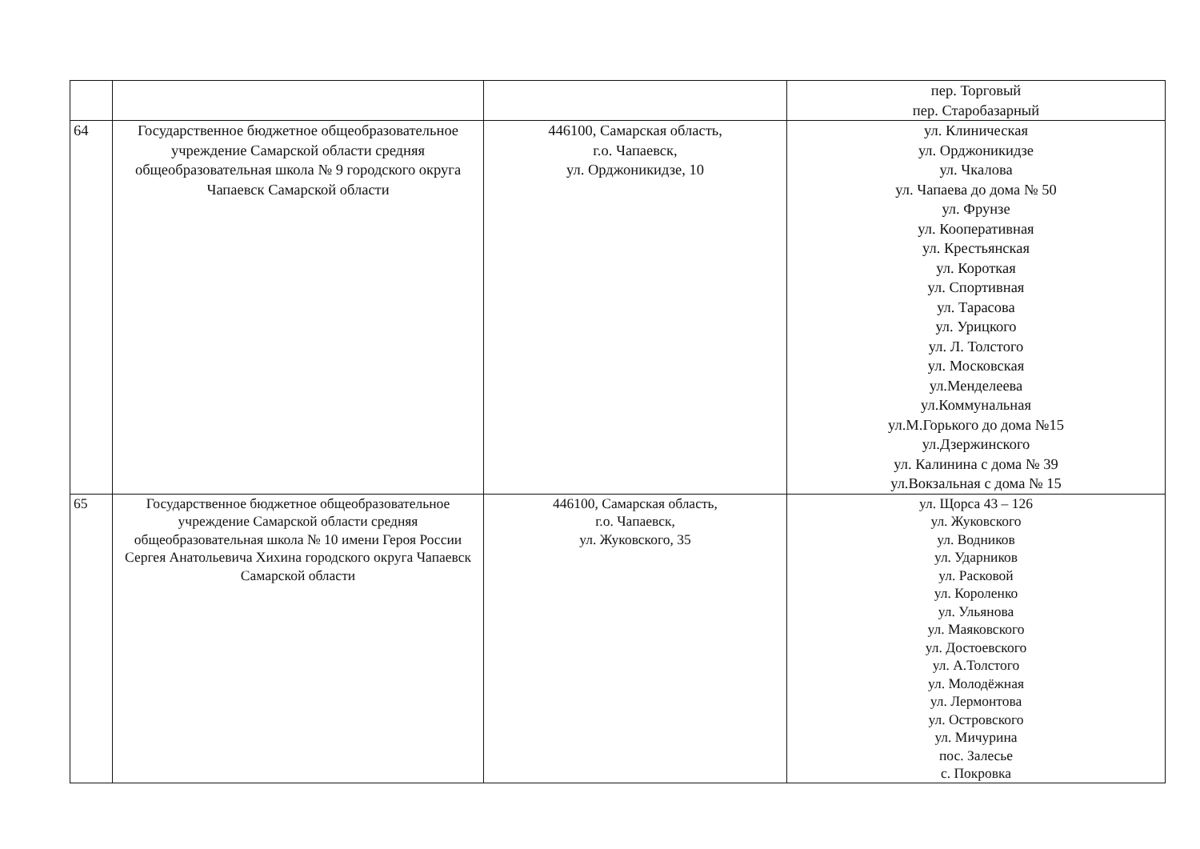| | | | пер. Торговый пер. Старобазарный |
| 64 | Государственное бюджетное общеобразовательное учреждение Самарской области средняя общеобразовательная школа № 9 городского округа Чапаевск Самарской области | 446100, Самарская область, г.о. Чапаевск, ул. Орджоникидзе, 10 | ул. Клиническая ул. Орджоникидзе ул. Чкалова ул. Чапаева до дома № 50 ул. Фрунзе ул. Кооперативная ул. Крестьянская ул. Короткая ул. Спортивная ул. Тарасова ул. Урицкого ул. Л. Толстого ул. Московская ул.Менделеева ул.Коммунальная ул.М.Горького до дома №15 ул.Дзержинского ул. Калинина с дома № 39 ул.Вокзальная с дома № 15 |
| 65 | Государственное бюджетное общеобразовательное учреждение Самарской области средняя общеобразовательная школа № 10 имени Героя России Сергея Анатольевича Хихина городского округа Чапаевск Самарской области | 446100, Самарская область, г.о. Чапаевск, ул. Жуковского, 35 | ул. Щорса 43 – 126 ул. Жуковского ул. Водников ул. Ударников ул. Расковой ул. Короленко ул. Ульянова ул. Маяковского ул. Достоевского ул. А.Толстого ул. Молодёжная ул. Лермонтова ул. Островского ул. Мичурина пос. Залесье с. Покровка |